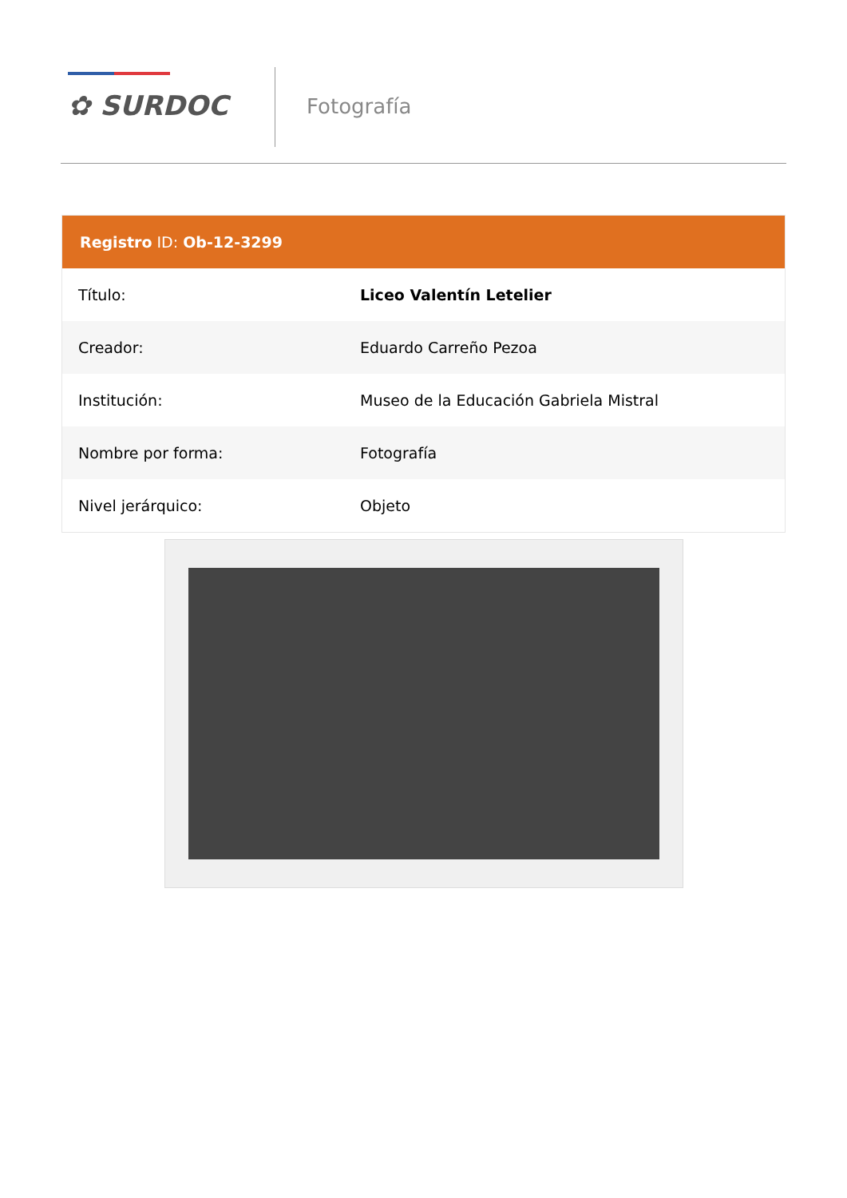✿ SURDOC Fotografía
Registro ID: Ob-12-3299
| Título: | Liceo Valentín Letelier |
| Creador: | Eduardo Carreño Pezoa |
| Institución: | Museo de la Educación Gabriela Mistral |
| Nombre por forma: | Fotografía |
| Nivel jerárquico: | Objeto |